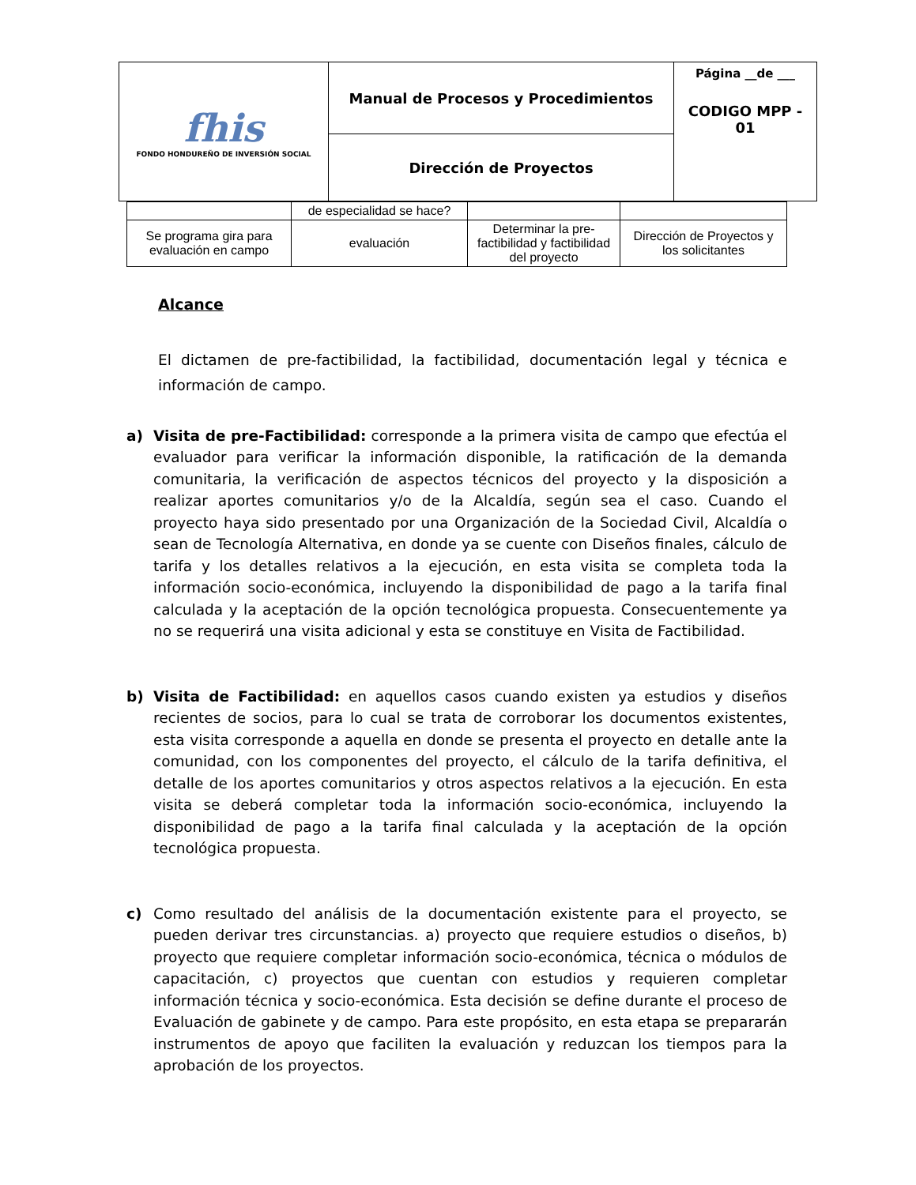| fhis FONDO HONDUREÑO DE INVERSIÓN SOCIAL | Manual de Procesos y Procedimientos | Página __de ___ CODIGO MPP - 01 |
| | Dirección de Proyectos | |
| | de especialidad se hace? | | |
| Se programa gira para evaluación en campo | evaluación | Determinar la pre-factibilidad y factibilidad del proyecto | Dirección de Proyectos y los solicitantes |
Alcance
El dictamen de pre-factibilidad, la factibilidad, documentación legal y técnica e información de campo.
a) Visita de pre-Factibilidad: corresponde a la primera visita de campo que efectúa el evaluador para verificar la información disponible, la ratificación de la demanda comunitaria, la verificación de aspectos técnicos del proyecto y la disposición a realizar aportes comunitarios y/o de la Alcaldía, según sea el caso. Cuando el proyecto haya sido presentado por una Organización de la Sociedad Civil, Alcaldía o sean de Tecnología Alternativa, en donde ya se cuente con Diseños finales, cálculo de tarifa y los detalles relativos a la ejecución, en esta visita se completa toda la información socio-económica, incluyendo la disponibilidad de pago a la tarifa final calculada y la aceptación de la opción tecnológica propuesta. Consecuentemente ya no se requerirá una visita adicional y esta se constituye en Visita de Factibilidad.
b) Visita de Factibilidad: en aquellos casos cuando existen ya estudios y diseños recientes de socios, para lo cual se trata de corroborar los documentos existentes, esta visita corresponde a aquella en donde se presenta el proyecto en detalle ante la comunidad, con los componentes del proyecto, el cálculo de la tarifa definitiva, el detalle de los aportes comunitarios y otros aspectos relativos a la ejecución. En esta visita se deberá completar toda la información socio-económica, incluyendo la disponibilidad de pago a la tarifa final calculada y la aceptación de la opción tecnológica propuesta.
c) Como resultado del análisis de la documentación existente para el proyecto, se pueden derivar tres circunstancias. a) proyecto que requiere estudios o diseños, b) proyecto que requiere completar información socio-económica, técnica o módulos de capacitación, c) proyectos que cuentan con estudios y requieren completar información técnica y socio-económica. Esta decisión se define durante el proceso de Evaluación de gabinete y de campo. Para este propósito, en esta etapa se prepararán instrumentos de apoyo que faciliten la evaluación y reduzcan los tiempos para la aprobación de los proyectos.